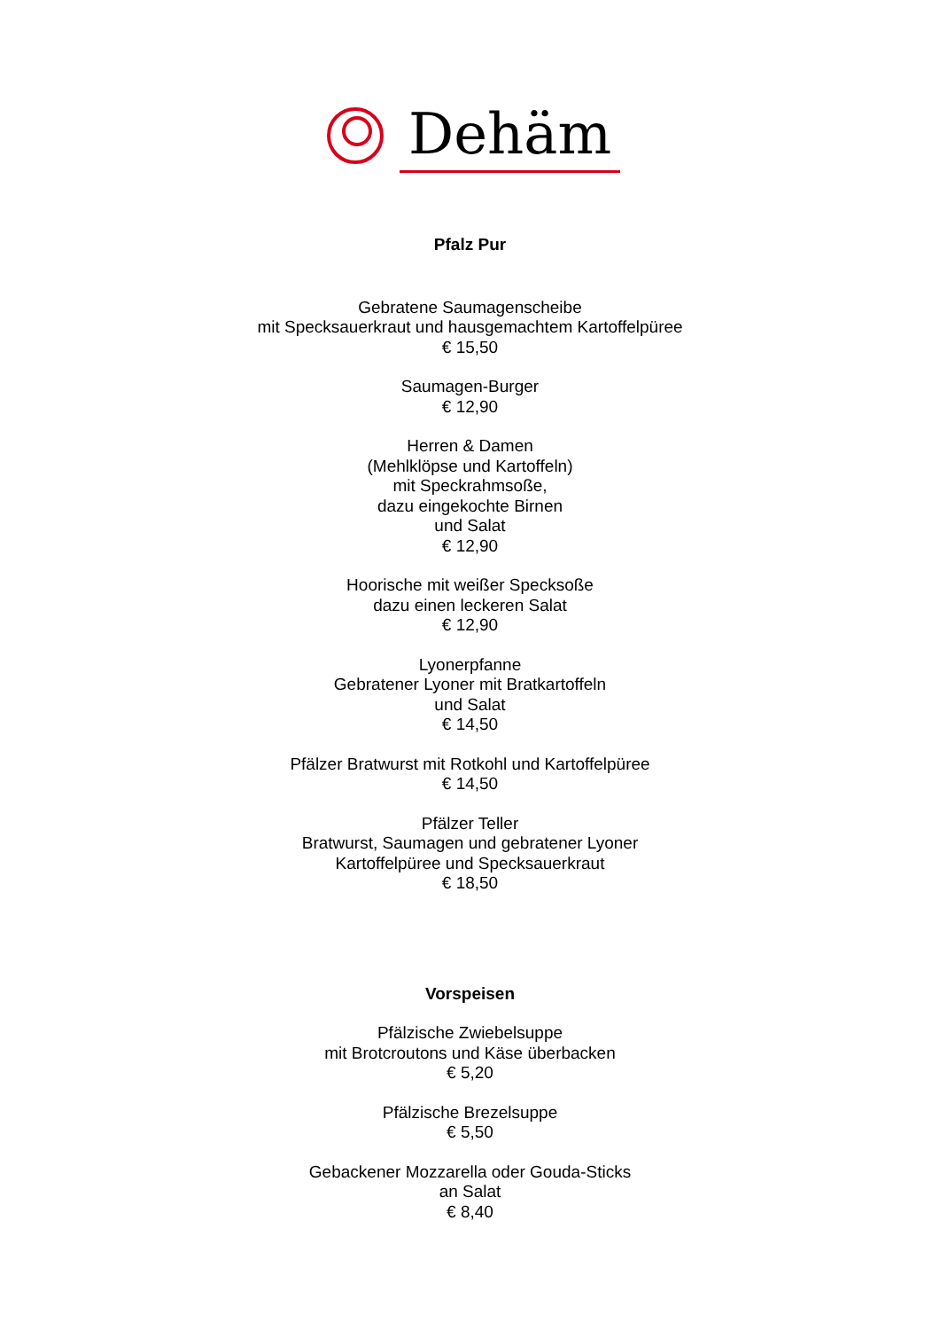Dehäm
Pfalz Pur
Gebratene Saumagenscheibe
mit Specksauerkraut und hausgemachtem Kartoffelpüree
€ 15,50
Saumagen-Burger
€ 12,90
Herren & Damen
(Mehlklöpse und Kartoffeln)
mit Speckrahmsoße,
dazu eingekochte Birnen
und Salat
€ 12,90
Hoorische mit weißer Specksoße
dazu einen leckeren Salat
€ 12,90
Lyonerpfanne
Gebratener Lyoner mit Bratkartoffeln
und Salat
€ 14,50
Pfälzer Bratwurst mit Rotkohl und Kartoffelpüree
€ 14,50
Pfälzer Teller
Bratwurst, Saumagen und gebratener Lyoner
Kartoffelpüree und Specksauerkraut
€ 18,50
Vorspeisen
Pfälzische Zwiebelsuppe
mit Brotcroutons und Käse überbacken
€ 5,20
Pfälzische Brezelsuppe
€ 5,50
Gebackener Mozzarella oder Gouda-Sticks
an Salat
€ 8,40